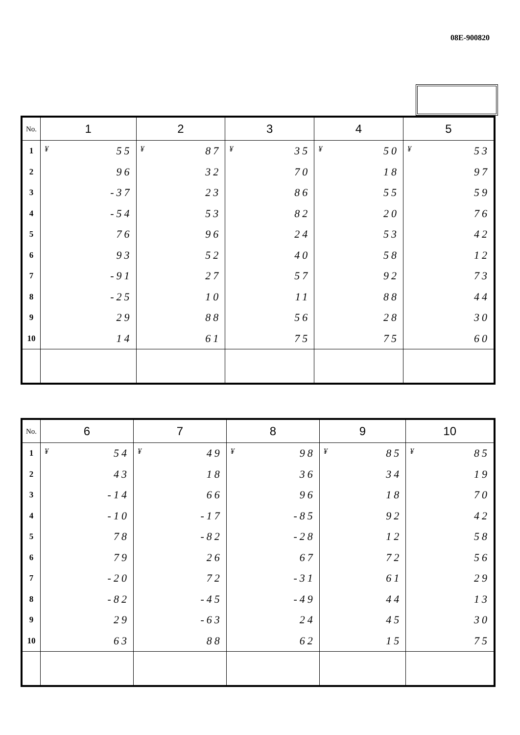08E-900820
| No. | 1 | 2 | 3 | 4 | 5 |
| --- | --- | --- | --- | --- | --- |
| 1 | ¥ 55 | ¥ 87 | ¥ 35 | ¥ 50 | ¥ 53 |
| 2 | 96 | 32 | 70 | 18 | 97 |
| 3 | -37 | 23 | 86 | 55 | 59 |
| 4 | -54 | 53 | 82 | 20 | 76 |
| 5 | 76 | 96 | 24 | 53 | 42 |
| 6 | 93 | 52 | 40 | 58 | 12 |
| 7 | -91 | 27 | 57 | 92 | 73 |
| 8 | -25 | 10 | 11 | 88 | 44 |
| 9 | 29 | 88 | 56 | 28 | 30 |
| 10 | 14 | 61 | 75 | 75 | 60 |
| No. | 6 | 7 | 8 | 9 | 10 |
| --- | --- | --- | --- | --- | --- |
| 1 | ¥ 54 | ¥ 49 | ¥ 98 | ¥ 85 | ¥ 85 |
| 2 | 43 | 18 | 36 | 34 | 19 |
| 3 | -14 | 66 | 96 | 18 | 70 |
| 4 | -10 | -17 | -85 | 92 | 42 |
| 5 | 78 | -82 | -28 | 12 | 58 |
| 6 | 79 | 26 | 67 | 72 | 56 |
| 7 | -20 | 72 | -31 | 61 | 29 |
| 8 | -82 | -45 | -49 | 44 | 13 |
| 9 | 29 | -63 | 24 | 45 | 30 |
| 10 | 63 | 88 | 62 | 15 | 75 |